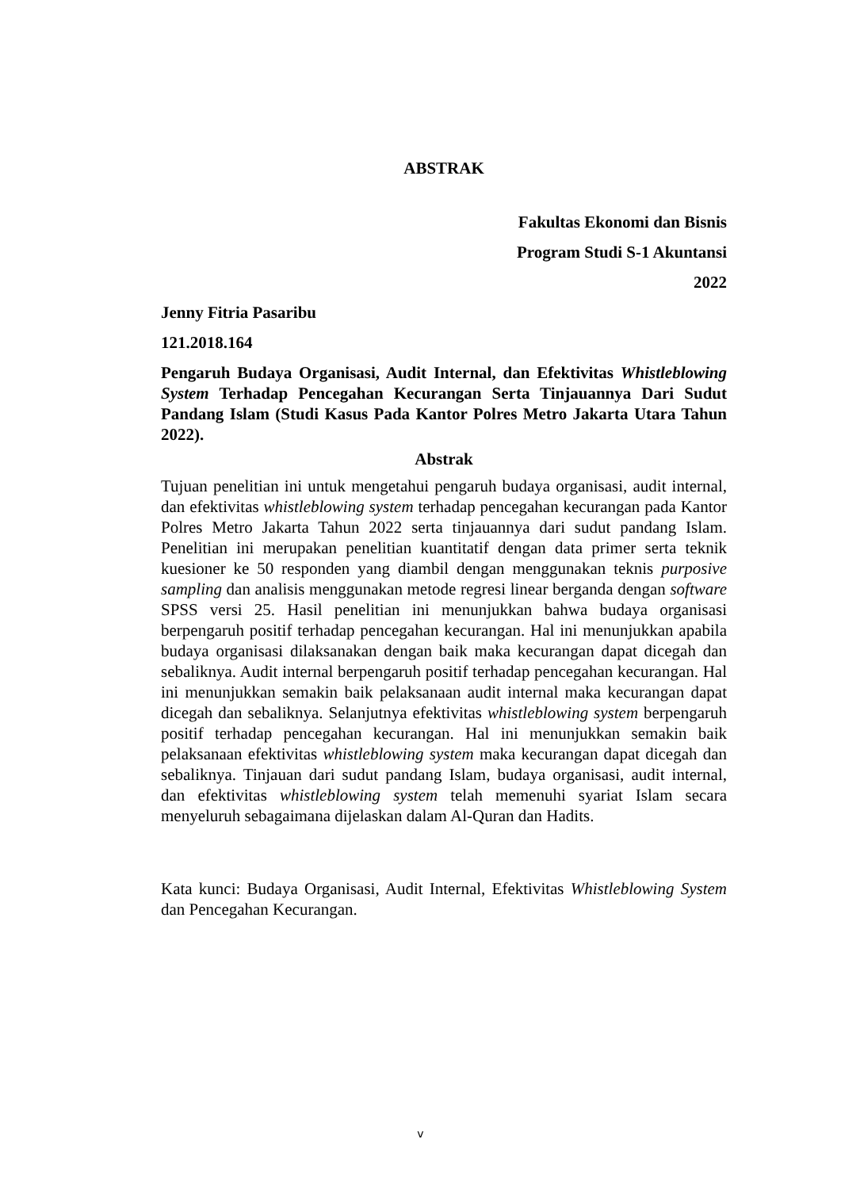ABSTRAK
Fakultas Ekonomi dan Bisnis
Program Studi S-1 Akuntansi
2022
Jenny Fitria Pasaribu
121.2018.164
Pengaruh Budaya Organisasi, Audit Internal, dan Efektivitas Whistleblowing System Terhadap Pencegahan Kecurangan Serta Tinjauannya Dari Sudut Pandang Islam (Studi Kasus Pada Kantor Polres Metro Jakarta Utara Tahun 2022).
Abstrak
Tujuan penelitian ini untuk mengetahui pengaruh budaya organisasi, audit internal, dan efektivitas whistleblowing system terhadap pencegahan kecurangan pada Kantor Polres Metro Jakarta Tahun 2022 serta tinjauannya dari sudut pandang Islam. Penelitian ini merupakan penelitian kuantitatif dengan data primer serta teknik kuesioner ke 50 responden yang diambil dengan menggunakan teknis purposive sampling dan analisis menggunakan metode regresi linear berganda dengan software SPSS versi 25. Hasil penelitian ini menunjukkan bahwa budaya organisasi berpengaruh positif terhadap pencegahan kecurangan. Hal ini menunjukkan apabila budaya organisasi dilaksanakan dengan baik maka kecurangan dapat dicegah dan sebaliknya. Audit internal berpengaruh positif terhadap pencegahan kecurangan. Hal ini menunjukkan semakin baik pelaksanaan audit internal maka kecurangan dapat dicegah dan sebaliknya. Selanjutnya efektivitas whistleblowing system berpengaruh positif terhadap pencegahan kecurangan. Hal ini menunjukkan semakin baik pelaksanaan efektivitas whistleblowing system maka kecurangan dapat dicegah dan sebaliknya. Tinjauan dari sudut pandang Islam, budaya organisasi, audit internal, dan efektivitas whistleblowing system telah memenuhi syariat Islam secara menyeluruh sebagaimana dijelaskan dalam Al-Quran dan Hadits.
Kata kunci: Budaya Organisasi, Audit Internal, Efektivitas Whistleblowing System dan Pencegahan Kecurangan.
v